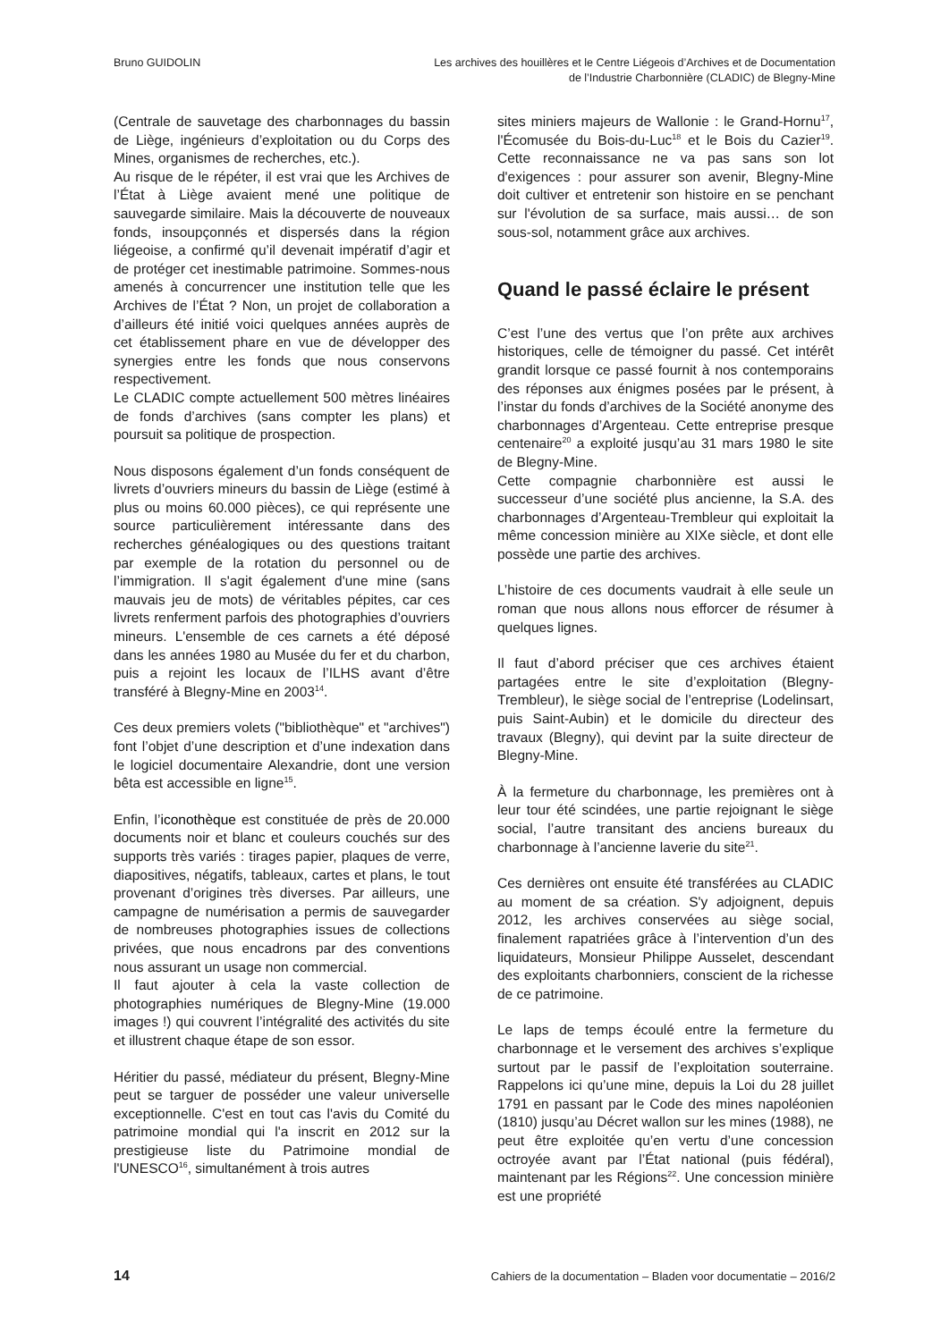Bruno GUIDOLIN Les archives des houillères et le Centre Liégeois d’Archives et de Documentation
de l’Industrie Charbonnière (CLADIC) de Blegny-Mine
(Centrale de sauvetage des charbonnages du bassin de Liège, ingénieurs d’exploitation ou du Corps des Mines, organismes de recherches, etc.).
Au risque de le répéter, il est vrai que les Archives de l’État à Liège avaient mené une politique de sauvegarde similaire. Mais la découverte de nouveaux fonds, insoupçonnés et dispersés dans la région liégeoise, a confirmé qu’il devenait impératif d’agir et de protéger cet inestimable patrimoine. Sommes-nous amenés à concurrencer une institution telle que les Archives de l’État ? Non, un projet de collaboration a d’ailleurs été initié voici quelques années auprès de cet établissement phare en vue de développer des synergies entre les fonds que nous conservons respectivement.
Le CLADIC compte actuellement 500 mètres linéaires de fonds d’archives (sans compter les plans) et poursuit sa politique de prospection.
Nous disposons également d’un fonds conséquent de livrets d’ouvriers mineurs du bassin de Liège (estimé à plus ou moins 60.000 pièces), ce qui représente une source particulièrement intéressante dans des recherches généalogiques ou des questions traitant par exemple de la rotation du personnel ou de l’immigration. Il s'agit également d'une mine (sans mauvais jeu de mots) de véritables pépites, car ces livrets renferment parfois des photographies d’ouvriers mineurs. L'ensemble de ces carnets a été déposé dans les années 1980 au Musée du fer et du charbon, puis a rejoint les locaux de l’ILHS avant d’être transféré à Blegny-Mine en 2003<sup>14</sup>.
Ces deux premiers volets ("bibliothèque" et "archives") font l’objet d’une description et d’une indexation dans le logiciel documentaire Alexandrie, dont une version bêta est accessible en ligne<sup>15</sup>.
Enfin, l’iconothèque est constituée de près de 20.000 documents noir et blanc et couleurs couchés sur des supports très variés : tirages papier, plaques de verre, diapositives, négatifs, tableaux, cartes et plans, le tout provenant d’origines très diverses. Par ailleurs, une campagne de numérisation a permis de sauvegarder de nombreuses photographies issues de collections privées, que nous encadrons par des conventions nous assurant un usage non commercial.
Il faut ajouter à cela la vaste collection de photographies numériques de Blegny-Mine (19.000 images !) qui couvrent l’intégralité des activités du site et illustrent chaque étape de son essor.
Héritier du passé, médiateur du présent, Blegny-Mine peut se targuer de posséder une valeur universelle exceptionnelle. C'est en tout cas l'avis du Comité du patrimoine mondial qui l'a inscrit en 2012 sur la prestigieuse liste du Patrimoine mondial de l'UNESCO<sup>16</sup>, simultanément à trois autres
sites miniers majeurs de Wallonie : le Grand-Hornu<sup>17</sup>, l'Écomusée du Bois-du-Luc<sup>18</sup> et le Bois du Cazier<sup>19</sup>. Cette reconnaissance ne va pas sans son lot d'exigences : pour assurer son avenir, Blegny-Mine doit cultiver et entretenir son histoire en se penchant sur l'évolution de sa surface, mais aussi… de son sous-sol, notamment grâce aux archives.
Quand le passé éclaire le présent
C’est l’une des vertus que l’on prête aux archives historiques, celle de témoigner du passé. Cet intérêt grandit lorsque ce passé fournit à nos contemporains des réponses aux énigmes posées par le présent, à l’instar du fonds d’archives de la Société anonyme des charbonnages d’Argenteau. Cette entreprise presque centenaire<sup>20</sup> a exploité jusqu’au 31 mars 1980 le site de Blegny-Mine.
Cette compagnie charbonnière est aussi le successeur d’une société plus ancienne, la S.A. des charbonnages d’Argenteau-Trembleur qui exploitait la même concession minière au XIXe siècle, et dont elle possède une partie des archives.
L’histoire de ces documents vaudrait à elle seule un roman que nous allons nous efforcer de résumer à quelques lignes.
Il faut d’abord préciser que ces archives étaient partagées entre le site d’exploitation (Blegny-Trembleur), le siège social de l’entreprise (Lodelinsart, puis Saint-Aubin) et le domicile du directeur des travaux (Blegny), qui devint par la suite directeur de Blegny-Mine.
À la fermeture du charbonnage, les premières ont à leur tour été scindées, une partie rejoignant le siège social, l’autre transitant des anciens bureaux du charbonnage à l’ancienne laverie du site<sup>21</sup>.
Ces dernières ont ensuite été transférées au CLADIC au moment de sa création. S'y adjoignent, depuis 2012, les archives conservées au siège social, finalement rapatriées grâce à l’intervention d’un des liquidateurs, Monsieur Philippe Ausselet, descendant des exploitants charbonniers, conscient de la richesse de ce patrimoine.
Le laps de temps écoulé entre la fermeture du charbonnage et le versement des archives s’explique surtout par le passif de l’exploitation souterraine. Rappelons ici qu’une mine, depuis la Loi du 28 juillet 1791 en passant par le Code des mines napoléonien (1810) jusqu’au Décret wallon sur les mines (1988), ne peut être exploitée qu’en vertu d’une concession octroyée avant par l’État national (puis fédéral), maintenant par les Régions<sup>22</sup>. Une concession minière est une propriété
14 Cahiers de la documentation – Bladen voor documentatie – 2016/2